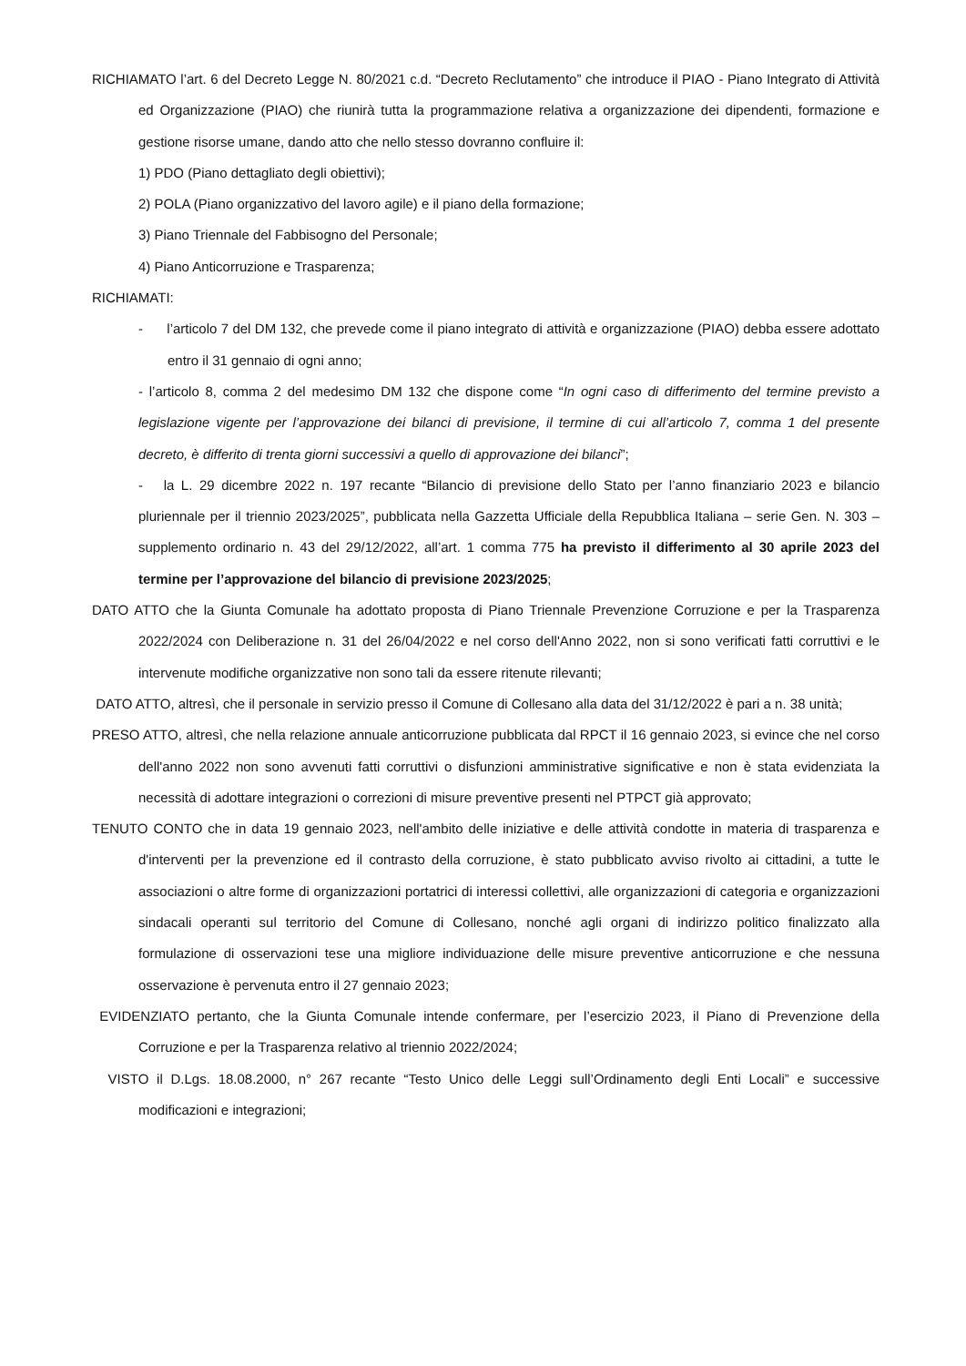RICHIAMATO l’art. 6 del Decreto Legge N. 80/2021 c.d. “Decreto Reclutamento” che introduce il PIAO - Piano Integrato di Attività ed Organizzazione (PIAO) che riunirà tutta la programmazione relativa a organizzazione dei dipendenti, formazione e gestione risorse umane, dando atto che nello stesso dovranno confluire il:
1) PDO (Piano dettagliato degli obiettivi);
2) POLA (Piano organizzativo del lavoro agile) e il piano della formazione;
3) Piano Triennale del Fabbisogno del Personale;
4) Piano Anticorruzione e Trasparenza;
RICHIAMATI:
- l’articolo 7 del DM 132, che prevede come il piano integrato di attività e organizzazione (PIAO) debba essere adottato entro il 31 gennaio di ogni anno;
- l’articolo 8, comma 2 del medesimo DM 132 che dispone come “In ogni caso di differimento del termine previsto a legislazione vigente per l’approvazione dei bilanci di previsione, il termine di cui all’articolo 7, comma 1 del presente decreto, è differito di trenta giorni successivi a quello di approvazione dei bilanci”;
- la L. 29 dicembre 2022 n. 197 recante “Bilancio di previsione dello Stato per l’anno finanziario 2023 e bilancio pluriennale per il triennio 2023/2025”, pubblicata nella Gazzetta Ufficiale della Repubblica Italiana – serie Gen. N. 303 – supplemento ordinario n. 43 del 29/12/2022, all’art. 1 comma 775 ha previsto il differimento al 30 aprile 2023 del termine per l’approvazione del bilancio di previsione 2023/2025;
DATO ATTO che la Giunta Comunale ha adottato proposta di Piano Triennale Prevenzione Corruzione e per la Trasparenza 2022/2024 con Deliberazione n. 31 del 26/04/2022 e nel corso dell'Anno 2022, non si sono verificati fatti corruttivi e le intervenute modifiche organizzative non sono tali da essere ritenute rilevanti;
DATO ATTO, altresì, che il personale in servizio presso il Comune di Collesano alla data del 31/12/2022 è pari a n. 38 unità;
PRESO ATTO, altresì, che nella relazione annuale anticorruzione pubblicata dal RPCT il 16 gennaio 2023, si evince che nel corso dell'anno 2022 non sono avvenuti fatti corruttivi o disfunzioni amministrative significative e non è stata evidenziata la necessità di adottare integrazioni o correzioni di misure preventive presenti nel PTPCT già approvato;
TENUTO CONTO che in data 19 gennaio 2023, nell'ambito delle iniziative e delle attività condotte in materia di trasparenza e d'interventi per la prevenzione ed il contrasto della corruzione, è stato pubblicato avviso rivolto ai cittadini, a tutte le associazioni o altre forme di organizzazioni portatrici di interessi collettivi, alle organizzazioni di categoria e organizzazioni sindacali operanti sul territorio del Comune di Collesano, nonché agli organi di indirizzo politico finalizzato alla formulazione di osservazioni tese una migliore individuazione delle misure preventive anticorruzione e che nessuna osservazione è pervenuta entro il 27 gennaio 2023;
EVIDENZIATO pertanto, che la Giunta Comunale intende confermare, per l’esercizio 2023, il Piano di Prevenzione della Corruzione e per la Trasparenza relativo al triennio 2022/2024;
VISTO il D.Lgs. 18.08.2000, n° 267 recante “Testo Unico delle Leggi sull’Ordinamento degli Enti Locali” e successive modificazioni e integrazioni;